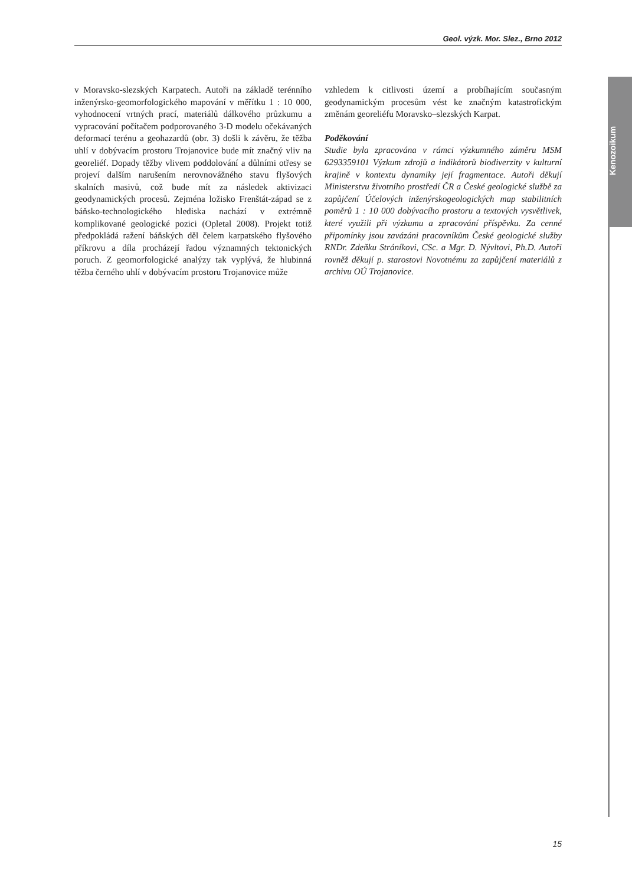Geol. výzk. Mor. Slez., Brno 2012
Kenozoikum
v Moravsko-slezských Karpatech. Autoři na základě terénního inženýrsko-geomorfologického mapování v měřítku 1 : 10 000, vyhodnocení vrtných prací, materiálů dálkového průzkumu a vypracování počítačem podporovaného 3-D modelu očekávaných deformací terénu a geohazardů (obr. 3) došli k závěru, že těžba uhlí v dobývacím prostoru Trojanovice bude mít značný vliv na georeliéf. Dopady těžby vlivem poddolování a důlními otřesy se projeví dalším narušením nerovnovážného stavu flyšových skalních masivů, což bude mít za následek aktivizaci geodynamických procesů. Zejména ložisko Frenštát-západ se z báňsko-technologického hlediska nachází v extrémně komplikované geologické pozici (Opletal 2008). Projekt totiž předpokládá ražení báňských děl čelem karpatského flyšového příkrovu a díla procházejí řadou významných tektonických poruch. Z geomorfologické analýzy tak vyplývá, že hlubinná těžba černého uhlí v dobývacím prostoru Trojanovice může
vzhledem k citlivosti území a probíhajícím současným geodynamickým procesům vést ke značným katastrofickým změnám georeliéfu Moravsko–slezských Karpat.
Poděkování
Studie byla zpracována v rámci výzkumného záměru MSM 6293359101 Výzkum zdrojů a indikátorů biodiverzity v kulturní krajině v kontextu dynamiky její fragmentace. Autoři děkují Ministerstvu životního prostředí ČR a České geologické službě za zapůjčení Účelových inženýrskogeologických map stabilitních poměrů 1 : 10 000 dobývacího prostoru a textových vysvětlivek, které využili při výzkumu a zpracování příspěvku. Za cenné připomínky jsou zavázáni pracovníkům České geologické služby RNDr. Zdeňku Stráníkovi, CSc. a Mgr. D. Nývltovi, Ph.D. Autoři rovněž děkují p. starostovi Novotnému za zapůjčení materiálů z archivu OÚ Trojanovice.
15